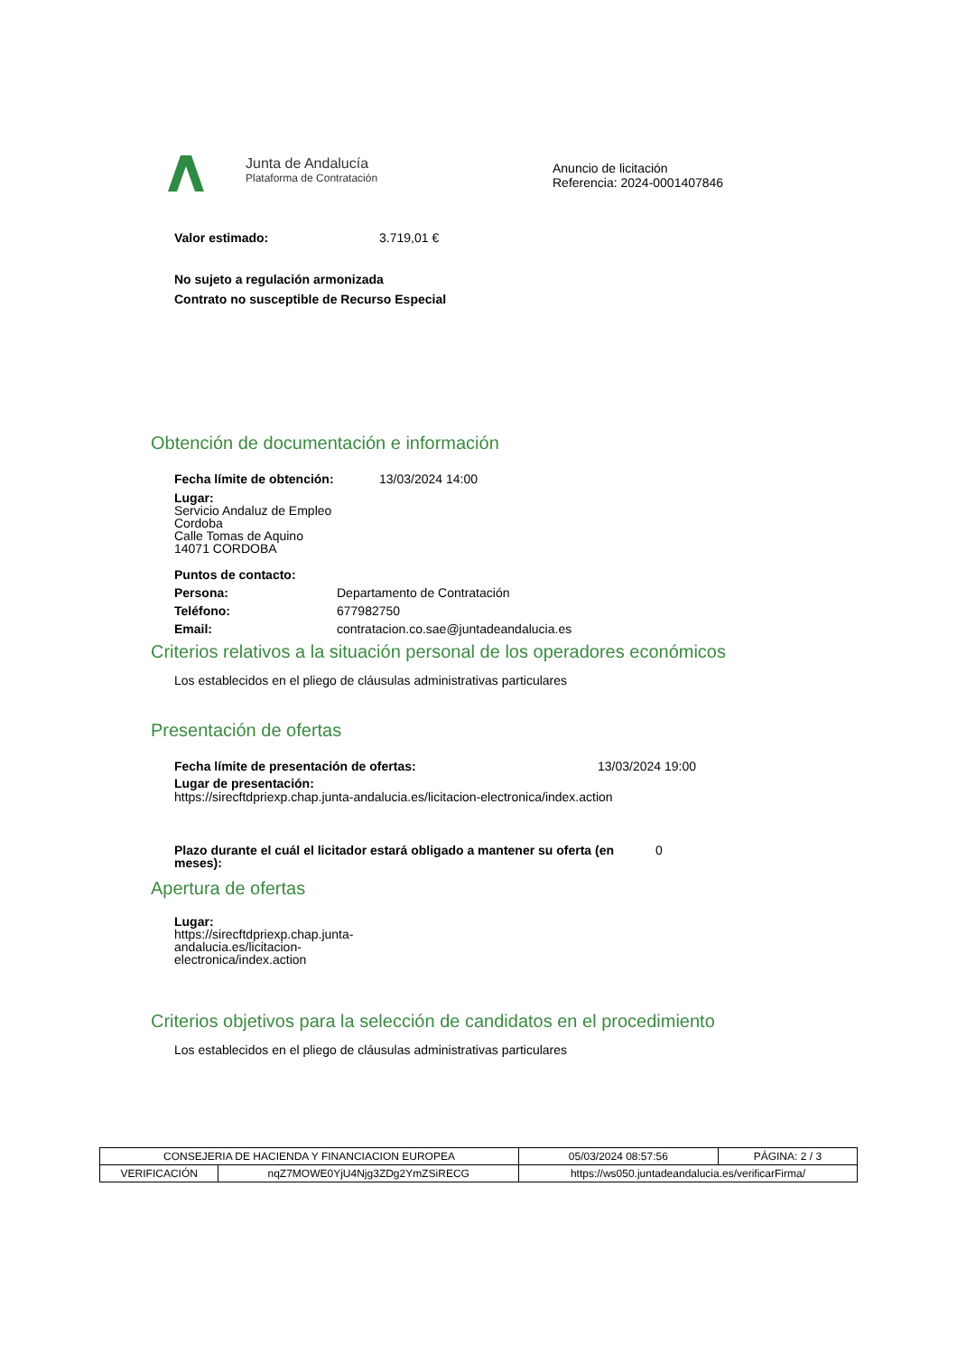Junta de Andalucía
Plataforma de Contratación
Anuncio de licitación
Referencia: 2024-0001407846
Valor estimado: 3.719,01 €
No sujeto a regulación armonizada
Contrato no susceptible de Recurso Especial
Obtención de documentación e información
Fecha límite de obtención: 13/03/2024 14:00
Lugar:
Servicio Andaluz de Empleo
Cordoba
Calle Tomas de Aquino
14071 CORDOBA
Puntos de contacto:
Persona: Departamento de Contratación
Teléfono: 677982750
Email: contratacion.co.sae@juntadeandalucia.es
Criterios relativos a la situación personal de los operadores económicos
Los establecidos en el pliego de cláusulas administrativas particulares
Presentación de ofertas
Fecha límite de presentación de ofertas: 13/03/2024 19:00
Lugar de presentación:
https://sirecftdpriexp.chap.junta-andalucia.es/licitacion-electronica/index.action
Plazo durante el cuál el licitador estará obligado a mantener su oferta (en meses): 0
Apertura de ofertas
Lugar:
https://sirecftdpriexp.chap.junta-
andalucia.es/licitacion-
electronica/index.action
Criterios objetivos para la selección de candidatos en el procedimiento
Los establecidos en el pliego de cláusulas administrativas particulares
| CONSEJERIA DE HACIENDA Y FINANCIACION EUROPEA | | | 05/03/2024 08:57:56 | PÁGINA: 2 / 3 |
| VERIFICACIÓN | nqZ7MOWE0YjU4Njg3ZDg2YmZSiRECG | https://ws050.juntadeandalucia.es/verificarFirma/ | | |